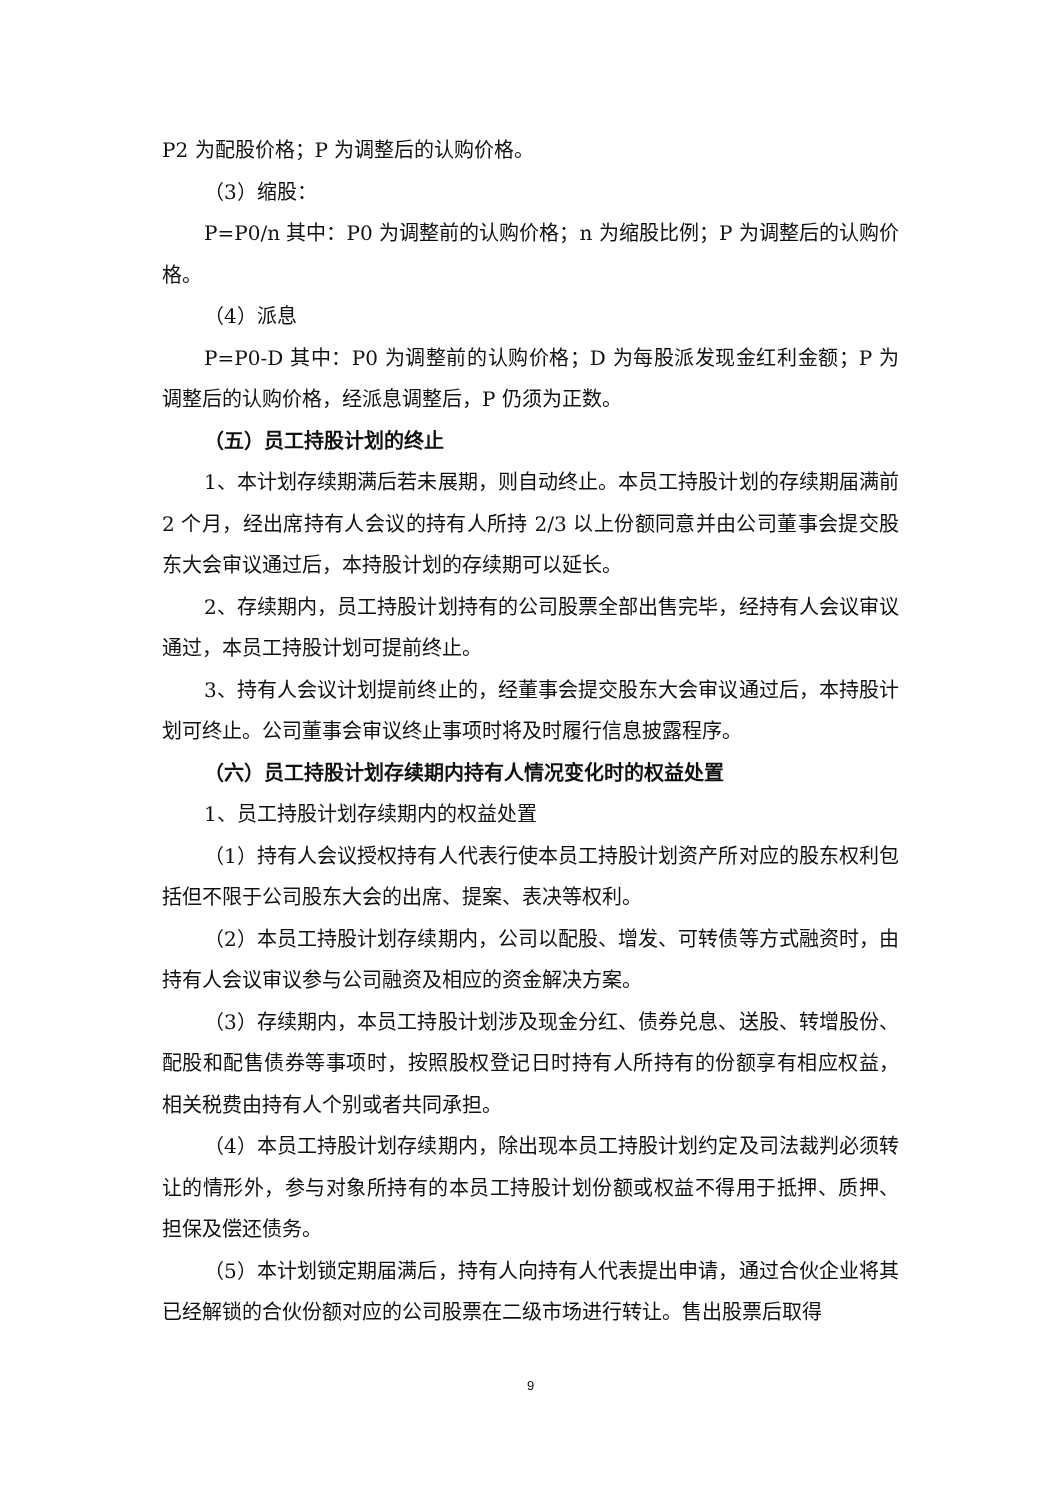P2 为配股价格；P 为调整后的认购价格。
（3）缩股：
P=P0/n 其中：P0 为调整前的认购价格；n 为缩股比例；P 为调整后的认购价格。
（4）派息
P=P0-D 其中：P0 为调整前的认购价格；D 为每股派发现金红利金额；P 为调整后的认购价格，经派息调整后，P 仍须为正数。
（五）员工持股计划的终止
1、本计划存续期满后若未展期，则自动终止。本员工持股计划的存续期届满前 2 个月，经出席持有人会议的持有人所持 2/3 以上份额同意并由公司董事会提交股东大会审议通过后，本持股计划的存续期可以延长。
2、存续期内，员工持股计划持有的公司股票全部出售完毕，经持有人会议审议通过，本员工持股计划可提前终止。
3、持有人会议计划提前终止的，经董事会提交股东大会审议通过后，本持股计划可终止。公司董事会审议终止事项时将及时履行信息披露程序。
（六）员工持股计划存续期内持有人情况变化时的权益处置
1、员工持股计划存续期内的权益处置
（1）持有人会议授权持有人代表行使本员工持股计划资产所对应的股东权利包括但不限于公司股东大会的出席、提案、表决等权利。
（2）本员工持股计划存续期内，公司以配股、增发、可转债等方式融资时，由持有人会议审议参与公司融资及相应的资金解决方案。
（3）存续期内，本员工持股计划涉及现金分红、债券兑息、送股、转增股份、配股和配售债券等事项时，按照股权登记日时持有人所持有的份额享有相应权益，相关税费由持有人个别或者共同承担。
（4）本员工持股计划存续期内，除出现本员工持股计划约定及司法裁判必须转让的情形外，参与对象所持有的本员工持股计划份额或权益不得用于抵押、质押、担保及偿还债务。
（5）本计划锁定期届满后，持有人向持有人代表提出申请，通过合伙企业将其已经解锁的合伙份额对应的公司股票在二级市场进行转让。售出股票后取得
9